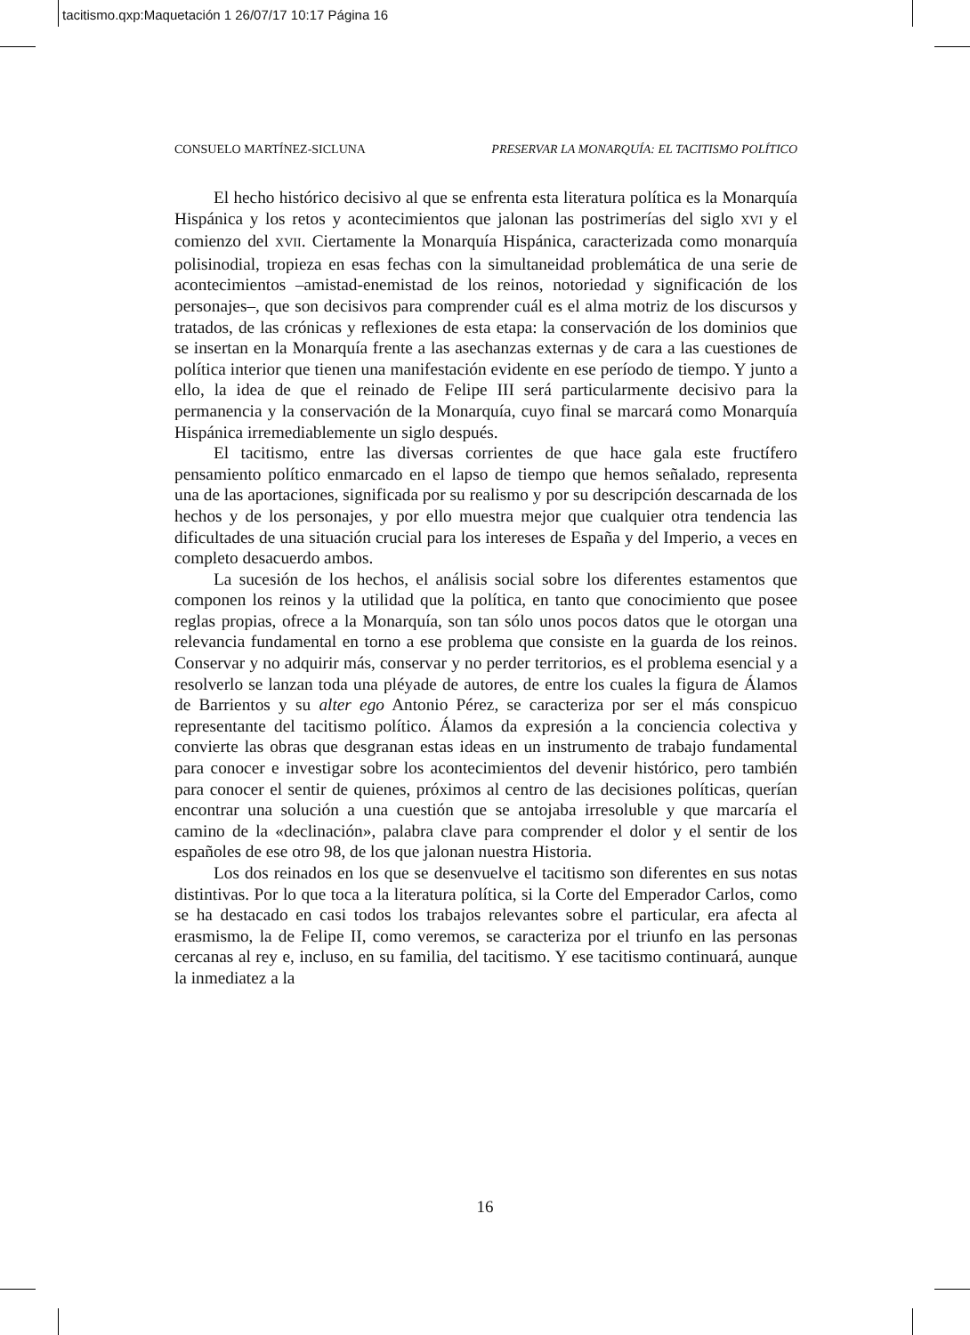tacitismo.qxp:Maquetación 1 26/07/17 10:17 Página 16
CONSUELO MARTÍNEZ-SICLUNA PRESERVAR LA MONARQUÍA: EL TACITISMO POLÍTICO
El hecho histórico decisivo al que se enfrenta esta literatura política es la Monarquía Hispánica y los retos y acontecimientos que jalonan las postrimerías del siglo XVI y el comienzo del XVII. Ciertamente la Monarquía Hispánica, caracterizada como monarquía polisinodial, tropieza en esas fechas con la simultaneidad problemática de una serie de acontecimientos –amistad-enemistad de los reinos, notoriedad y significación de los personajes–, que son decisivos para comprender cuál es el alma motriz de los discursos y tratados, de las crónicas y reflexiones de esta etapa: la conservación de los dominios que se insertan en la Monarquía frente a las asechanzas externas y de cara a las cuestiones de política interior que tienen una manifestación evidente en ese período de tiempo. Y junto a ello, la idea de que el reinado de Felipe III será particularmente decisivo para la permanencia y la conservación de la Monarquía, cuyo final se marcará como Monarquía Hispánica irremediablemente un siglo después.
El tacitismo, entre las diversas corrientes de que hace gala este fructífero pensamiento político enmarcado en el lapso de tiempo que hemos señalado, representa una de las aportaciones, significada por su realismo y por su descripción descarnada de los hechos y de los personajes, y por ello muestra mejor que cualquier otra tendencia las dificultades de una situación crucial para los intereses de España y del Imperio, a veces en completo desacuerdo ambos.
La sucesión de los hechos, el análisis social sobre los diferentes estamentos que componen los reinos y la utilidad que la política, en tanto que conocimiento que posee reglas propias, ofrece a la Monarquía, son tan sólo unos pocos datos que le otorgan una relevancia fundamental en torno a ese problema que consiste en la guarda de los reinos. Conservar y no adquirir más, conservar y no perder territorios, es el problema esencial y a resolverlo se lanzan toda una pléyade de autores, de entre los cuales la figura de Álamos de Barrientos y su alter ego Antonio Pérez, se caracteriza por ser el más conspicuo representante del tacitismo político. Álamos da expresión a la conciencia colectiva y convierte las obras que desgranan estas ideas en un instrumento de trabajo fundamental para conocer e investigar sobre los acontecimientos del devenir histórico, pero también para conocer el sentir de quienes, próximos al centro de las decisiones políticas, querían encontrar una solución a una cuestión que se antojaba irresoluble y que marcaría el camino de la «declinación», palabra clave para comprender el dolor y el sentir de los españoles de ese otro 98, de los que jalonan nuestra Historia.
Los dos reinados en los que se desenvuelve el tacitismo son diferentes en sus notas distintivas. Por lo que toca a la literatura política, si la Corte del Emperador Carlos, como se ha destacado en casi todos los trabajos relevantes sobre el particular, era afecta al erasmismo, la de Felipe II, como veremos, se caracteriza por el triunfo en las personas cercanas al rey e, incluso, en su familia, del tacitismo. Y ese tacitismo continuará, aunque la inmediatez a la
16